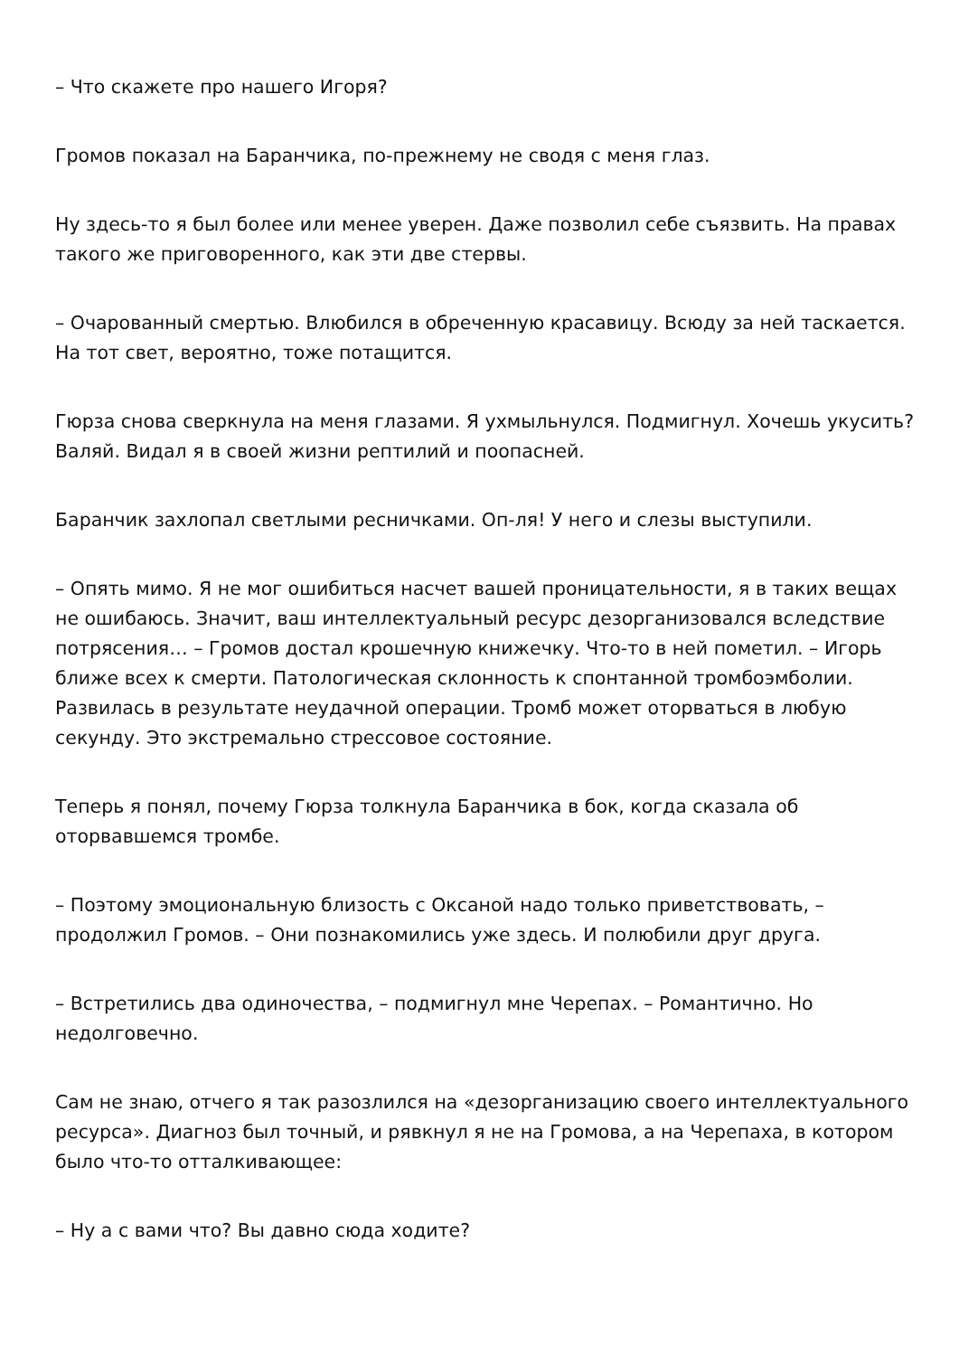– Что скажете про нашего Игоря?
Громов показал на Баранчика, по-прежнему не сводя с меня глаз.
Ну здесь-то я был более или менее уверен. Даже позволил себе съязвить. На правах такого же приговоренного, как эти две стервы.
– Очарованный смертью. Влюбился в обреченную красавицу. Всюду за ней таскается. На тот свет, вероятно, тоже потащится.
Гюрза снова сверкнула на меня глазами. Я ухмыльнулся. Подмигнул. Хочешь укусить? Валяй. Видал я в своей жизни рептилий и поопасней.
Баранчик захлопал светлыми ресничками. Оп-ля! У него и слезы выступили.
– Опять мимо. Я не мог ошибиться насчет вашей проницательности, я в таких вещах не ошибаюсь. Значит, ваш интеллектуальный ресурс дезорганизовался вследствие потрясения… – Громов достал крошечную книжечку. Что-то в ней пометил. – Игорь ближе всех к смерти. Патологическая склонность к спонтанной тромбоэмболии. Развилась в результате неудачной операции. Тромб может оторваться в любую секунду. Это экстремально стрессовое состояние.
Теперь я понял, почему Гюрза толкнула Баранчика в бок, когда сказала об оторвавшемся тромбе.
– Поэтому эмоциональную близость с Оксаной надо только приветствовать, – продолжил Громов. – Они познакомились уже здесь. И полюбили друг друга.
– Встретились два одиночества, – подмигнул мне Черепах. – Романтично. Но недолговечно.
Сам не знаю, отчего я так разозлился на «дезорганизацию своего интеллектуального ресурса». Диагноз был точный, и рявкнул я не на Громова, а на Черепаха, в котором было что-то отталкивающее:
– Ну а с вами что? Вы давно сюда ходите?